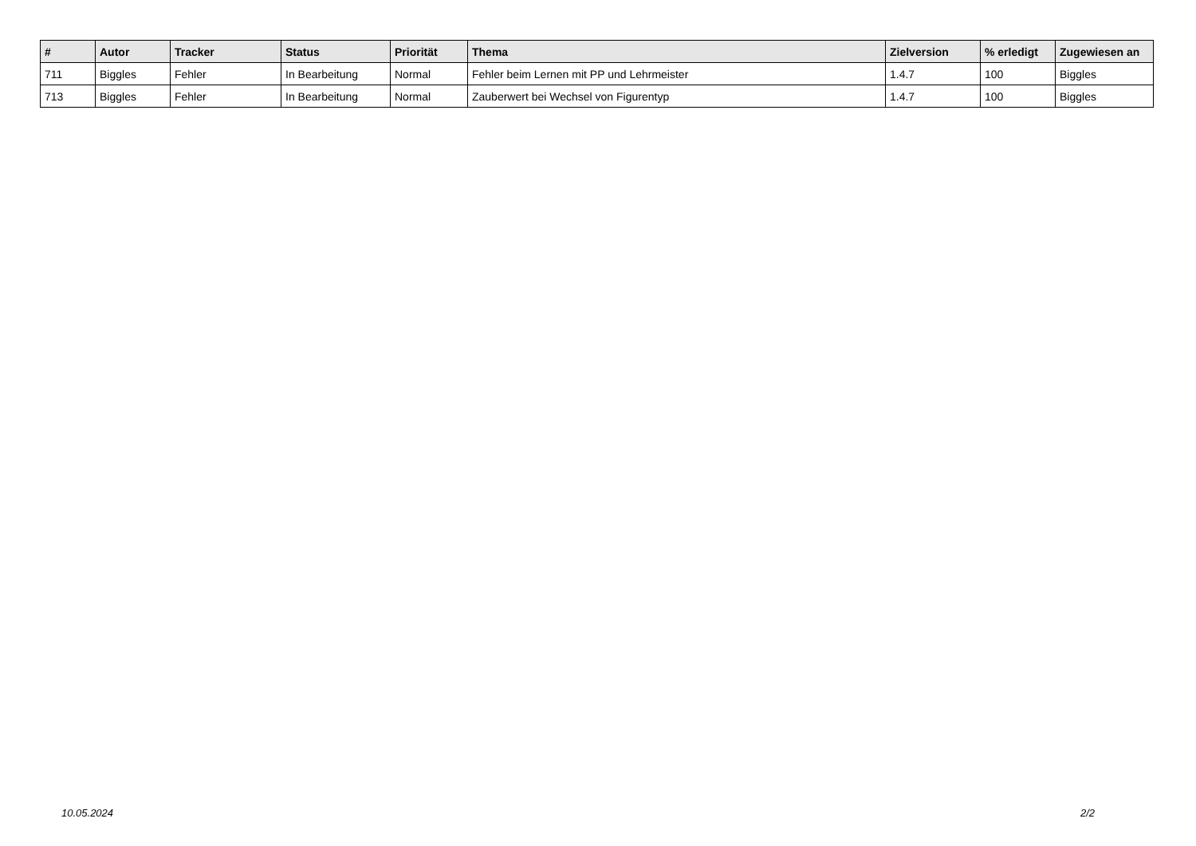| # | Autor | Tracker | Status | Priorität | Thema | Zielversion | % erledigt | Zugewiesen an |
| --- | --- | --- | --- | --- | --- | --- | --- | --- |
| 711 | Biggles | Fehler | In Bearbeitung | Normal | Fehler beim Lernen mit PP und Lehrmeister | 1.4.7 | 100 | Biggles |
| 713 | Biggles | Fehler | In Bearbeitung | Normal | Zauberwert bei Wechsel von Figurentyp | 1.4.7 | 100 | Biggles |
10.05.2024 2/2